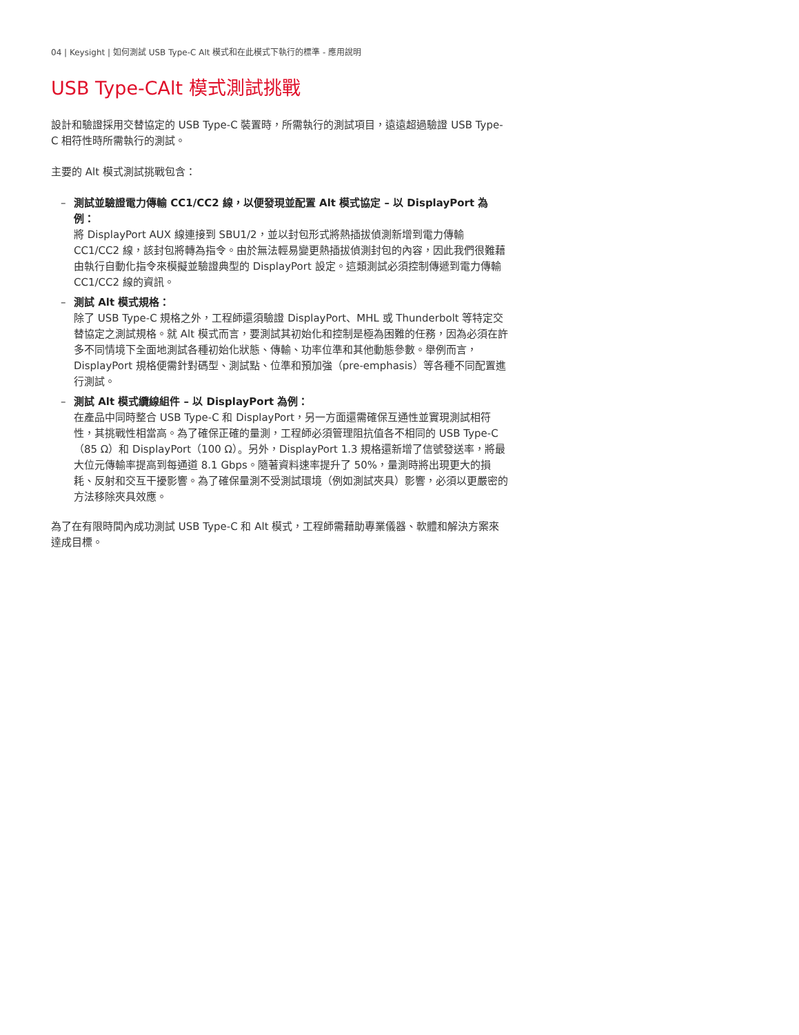04 | Keysight | 如何測試 USB Type-C Alt 模式和在此模式下執行的標準 - 應用說明
USB Type-CAlt 模式測試挑戰
設計和驗證採用交替協定的 USB Type-C 裝置時，所需執行的測試項目，遠遠超過驗證 USB Type-C 相符性時所需執行的測試。
主要的 Alt 模式測試挑戰包含：
– 測試並驗證電力傳輸 CC1/CC2 線，以便發現並配置 Alt 模式協定 – 以 DisplayPort 為例：
將 DisplayPort AUX 線連接到 SBU1/2，並以封包形式將熱插拔偵測新增到電力傳輸 CC1/CC2 線，該封包將轉為指令。由於無法輕易變更熱插拔偵測封包的內容，因此我們很難藉由執行自動化指令來模擬並驗證典型的 DisplayPort 設定。這類測試必須控制傳遞到電力傳輸 CC1/CC2 線的資訊。
– 測試 Alt 模式規格：
除了 USB Type-C 規格之外，工程師還須驗證 DisplayPort、MHL 或 Thunderbolt 等特定交替協定之測試規格。就 Alt 模式而言，要測試其初始化和控制是極為困難的任務，因為必須在許多不同情境下全面地測試各種初始化狀態、傳輸、功率位準和其他動態參數。舉例而言，DisplayPort 規格便需針對碼型、測試點、位準和預加強（pre-emphasis）等各種不同配置進行測試。
– 測試 Alt 模式纜線組件 – 以 DisplayPort 為例：
在產品中同時整合 USB Type-C 和 DisplayPort，另一方面還需確保互通性並實現測試相符性，其挑戰性相當高。為了確保正確的量測，工程師必須管理阻抗值各不相同的 USB Type-C（85 Ω）和 DisplayPort（100 Ω）。另外，DisplayPort 1.3 規格還新增了信號發送率，將最大位元傳輸率提高到每通道 8.1 Gbps。隨著資料速率提升了 50%，量測時將出現更大的損耗、反射和交互干擾影響。為了確保量測不受測試環境（例如測試夾具）影響，必須以更嚴密的方法移除夾具效應。
為了在有限時間內成功測試 USB Type-C 和 Alt 模式，工程師需藉助專業儀器、軟體和解決方案來達成目標。